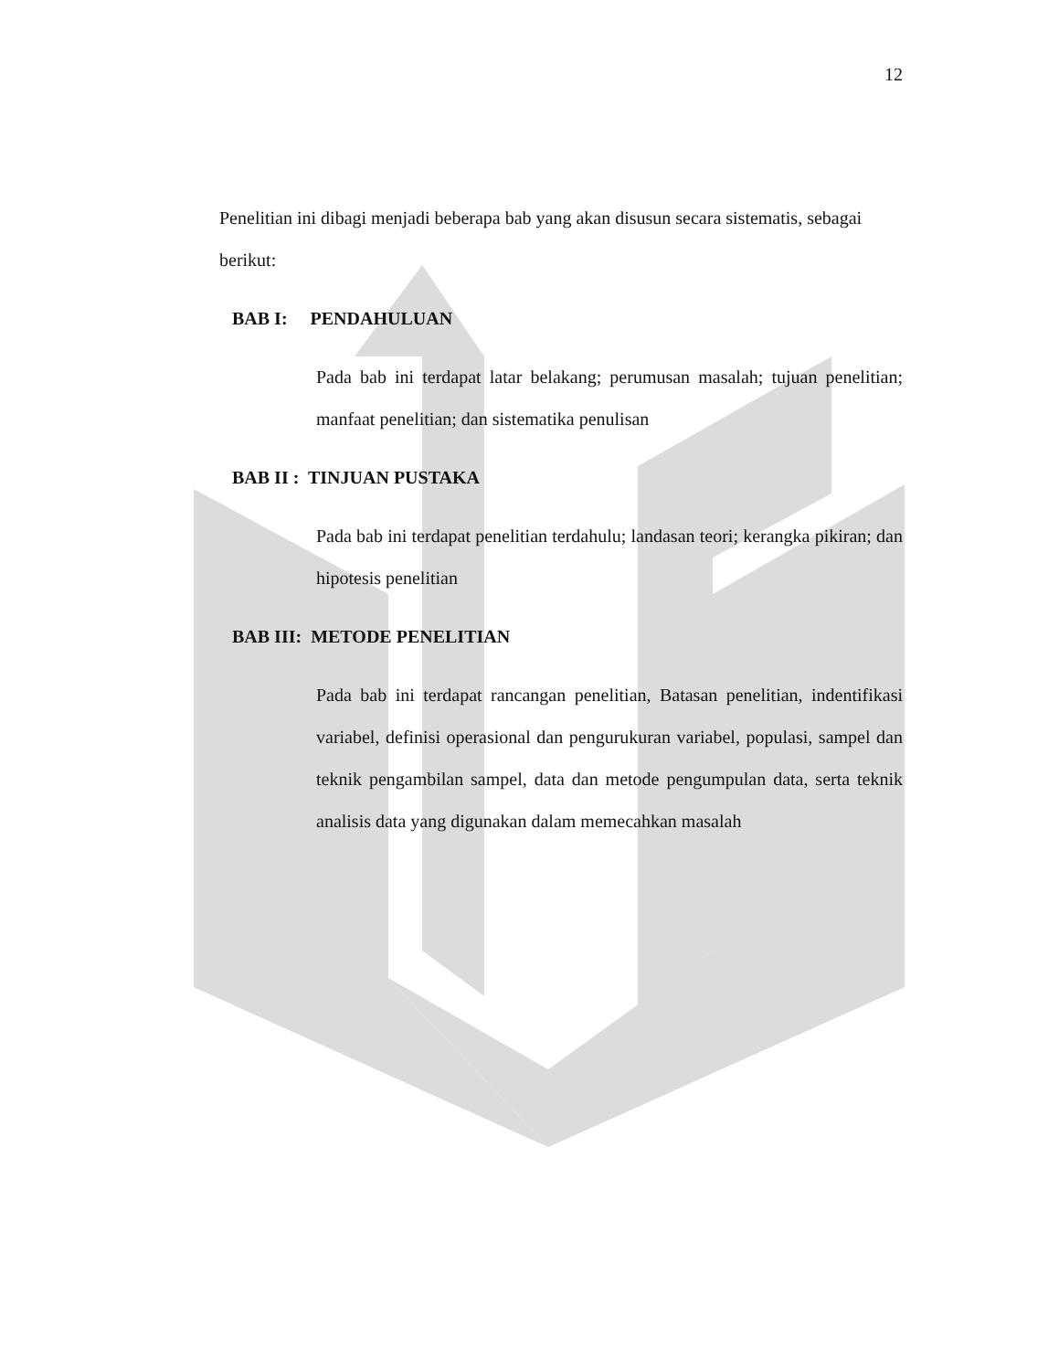12
Penelitian ini dibagi menjadi beberapa bab yang akan disusun secara sistematis, sebagai berikut:
BAB I: PENDAHULUAN
Pada bab ini terdapat latar belakang; perumusan masalah; tujuan penelitian; manfaat penelitian; dan sistematika penulisan
BAB II : TINJUAN PUSTAKA
Pada bab ini terdapat penelitian terdahulu; landasan teori; kerangka pikiran; dan hipotesis penelitian
BAB III: METODE PENELITIAN
Pada bab ini terdapat rancangan penelitian, Batasan penelitian, indentifikasi variabel, definisi operasional dan pengurukuran variabel, populasi, sampel dan teknik pengambilan sampel, data dan metode pengumpulan data, serta teknik analisis data yang digunakan dalam memecahkan masalah